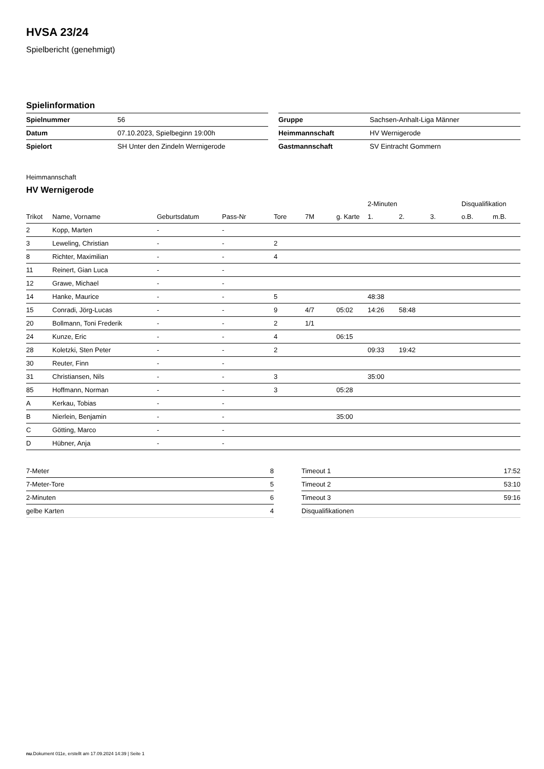HVSA 23/24
Spielbericht (genehmigt)
Spielinformation
| Spielnummer | 56 |
| Datum | 07.10.2023, Spielbeginn 19:00h |
| Spielort | SH Unter den Zindeln Wernigerode |
| Gruppe | Sachsen-Anhalt-Liga Männer |
| Heimmannschaft | HV Wernigerode |
| Gastmannschaft | SV Eintracht Gommern |
Heimmannschaft
HV Wernigerode
| | | | | | | | 2-Minuten | | | Disqualifikation | |
| --- | --- | --- | --- | --- | --- | --- | --- | --- | --- | --- | --- |
| Trikot | Name, Vorname | Geburtsdatum | Pass-Nr | Tore | 7M | g. Karte | 1. | 2. | 3. | o.B. | m.B. |
| 2 | Kopp, Marten | - | - | | | | | | | | |
| 3 | Leweling, Christian | - | - | 2 | | | | | | | |
| 8 | Richter, Maximilian | - | - | 4 | | | | | | | |
| 11 | Reinert, Gian Luca | - | - | | | | | | | | |
| 12 | Grawe, Michael | - | - | | | | | | | | |
| 14 | Hanke, Maurice | - | - | 5 | | | 48:38 | | | | |
| 15 | Conradi, Jörg-Lucas | - | - | 9 | 4/7 | 05:02 | 14:26 | 58:48 | | | |
| 20 | Bollmann, Toni Frederik | - | - | 2 | 1/1 | | | | | | |
| 24 | Kunze, Eric | - | - | 4 | | 06:15 | | | | | |
| 28 | Koletzki, Sten Peter | - | - | 2 | | | 09:33 | 19:42 | | | |
| 30 | Reuter, Finn | - | - | | | | | | | | |
| 31 | Christiansen, Nils | - | - | 3 | | | 35:00 | | | | |
| 85 | Hoffmann, Norman | - | - | 3 | | 05:28 | | | | | |
| A | Kerkau, Tobias | - | - | | | | | | | | |
| B | Nierlein, Benjamin | - | - | | | 35:00 | | | | | |
| C | Götting, Marco | - | - | | | | | | | | |
| D | Hübner, Anja | - | - | | | | | | | | |
| 7-Meter | 8 |
| 7-Meter-Tore | 5 |
| 2-Minuten | 6 |
| gelbe Karten | 4 |
| Timeout 1 | 17:52 |
| Timeout 2 | 53:10 |
| Timeout 3 | 59:16 |
| Disqualifikationen | |
nu.Dokument 011e, erstellt am 17.09.2024 14:39 | Seite 1